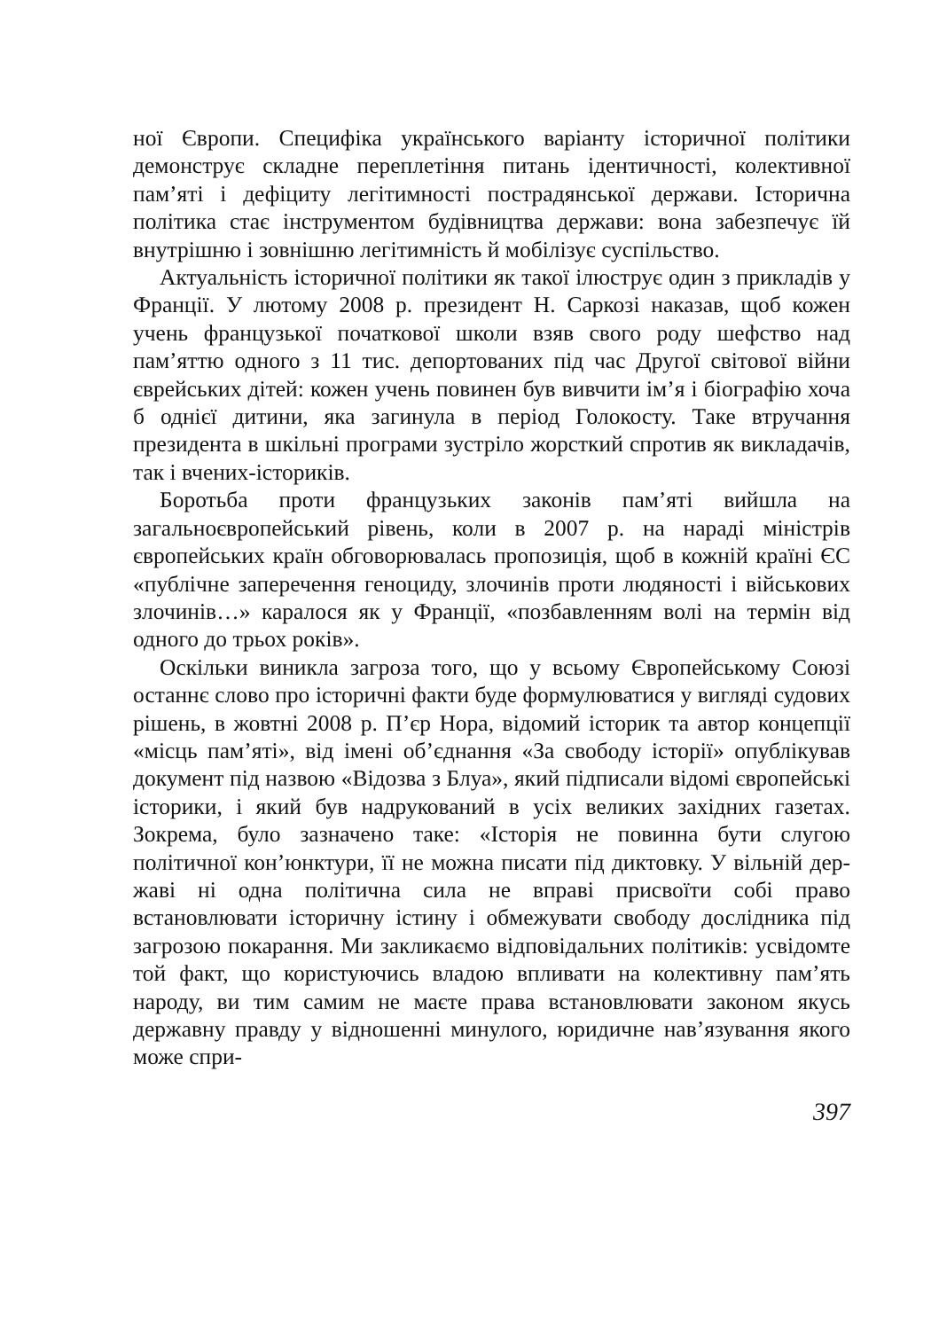ної Європи. Специфіка українського варіанту історичної полі­тики демонструє складне переплетіння питань ідентичності, колективної пам’яті і дефіциту легітимності пострадянської держави. Історична політика стає інструментом будівництва держави: вона забезпечує їй внутрішню і зовнішню легітимність й мобілізує суспільство.
Актуальність історичної політики як такої ілюструє один з прикладів у Франції. У лютому 2008 р. президент Н. Саркозі наказав, щоб кожен учень французької початкової школи взяв свого роду шефство над пам’яттю одного з 11 тис. депортованих під час Другої світової війни єврейських дітей: кожен учень повинен був вивчити ім’я і біографію хоча б однієї дитини, яка загинула в період Голокосту. Таке втручання президента в шкільні програми зустріло жорсткий спротив як викладачів, так і вчених-істориків.
Боротьба проти французьких законів пам’яті вийшла на загальноєвропейський рівень, коли в 2007 р. на нараді міністрів європейських країн обговорювалась пропозиція, щоб в кожній країні ЄС «публічне заперечення геноциду, злочинів проти людяності і військових злочинів…» каралося як у Франції, «позбавленням волі на термін від одного до трьох років».
Оскільки виникла загроза того, що у всьому Європейському Союзі останнє слово про історичні факти буде формулюватися у вигляді судових рішень, в жовтні 2008 р. П’єр Нора, відомий історик та автор концепції «місць пам’яті», від імені об’єднання «За свободу історії» опублікував документ під назвою «Відозва з Блуа», який підписали відомі європейські історики, і який був надрукований в усіх великих західних газетах. Зокрема, було зазначено таке: «Історія не повинна бути слугою політичної кон’юнктури, її не можна писати під диктовку. У вільній дер­жаві ні одна політична сила не вправі присвоїти собі право встановлювати історичну істину і обмежувати свободу дослід­ника під загрозою покарання. Ми закликаємо відповідальних політиків: усвідомте той факт, що користуючись владою впли­вати на колективну пам’ять народу, ви тим самим не маєте права встановлювати законом якусь державну правду у від­ношенні минулого, юридичне нав’язування якого може спри-
397